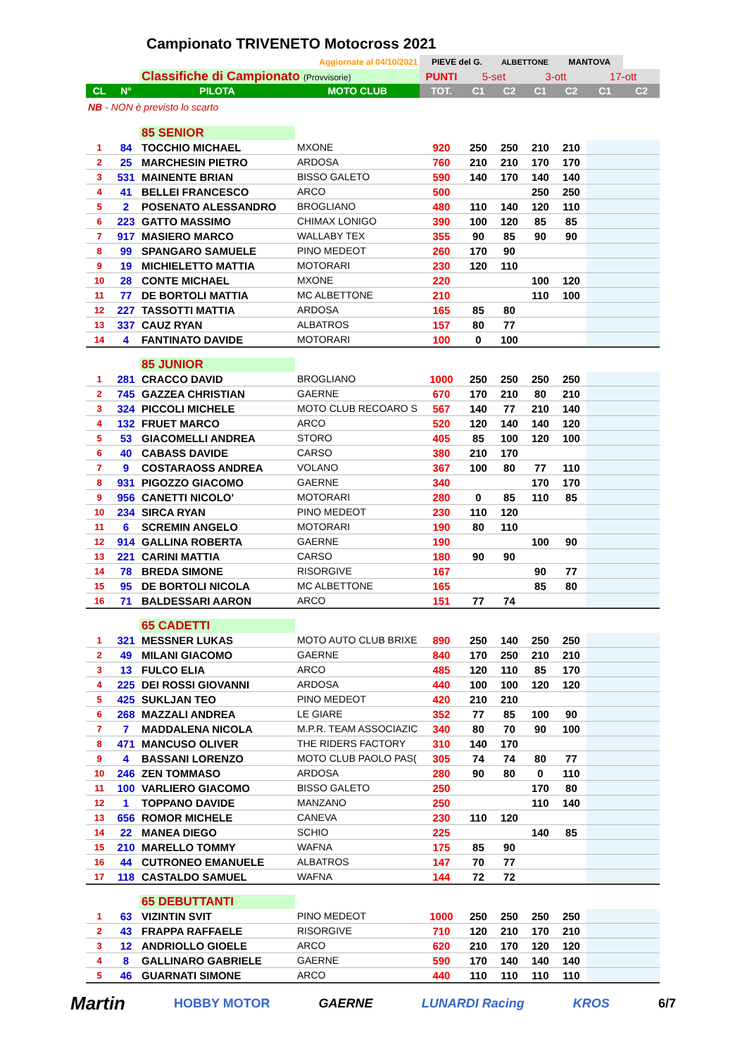Campionato TRIVENETO Motocross 2021
| Aggiornate al 04/10/2021 | | | | PIEVE del G. | | ALBETTONE | | MANTOVA | | |
| | | Classifiche di Campionato (Provvisorie) | | PUNTI | 5-set | | 3-ott | | 17-ott | |
| CL | N° | PILOTA | MOTO CLUB | TOT. | C1 | C2 | C1 | C2 | C1 | C2 |
| NB - NON è previsto lo scarto | | | | | | | | | | |
| | | 85 SENIOR | | | | | | | | |
| 1 | 84 | TOCCHIO MICHAEL | MXONE | 920 | 250 | 250 | 210 | 210 | | |
| 2 | 25 | MARCHESIN PIETRO | ARDOSA | 760 | 210 | 210 | 170 | 170 | | |
| 3 | 531 | MAINENTE BRIAN | BISSO GALETO | 590 | 140 | 170 | 140 | 140 | | |
| 4 | 41 | BELLEI FRANCESCO | ARCO | 500 | | | 250 | 250 | | |
| 5 | 2 | POSENATO ALESSANDRO | BROGLIANO | 480 | 110 | 140 | 120 | 110 | | |
| 6 | 223 | GATTO MASSIMO | CHIMAX LONIGO | 390 | 100 | 120 | 85 | 85 | | |
| 7 | 917 | MASIERO MARCO | WALLABY TEX | 355 | 90 | 85 | 90 | 90 | | |
| 8 | 99 | SPANGARO SAMUELE | PINO MEDEOT | 260 | 170 | 90 | | | | |
| 9 | 19 | MICHIELETTO MATTIA | MOTORARI | 230 | 120 | 110 | | | | |
| 10 | 28 | CONTE MICHAEL | MXONE | 220 | | | 100 | 120 | | |
| 11 | 77 | DE BORTOLI MATTIA | MC ALBETTONE | 210 | | | 110 | 100 | | |
| 12 | 227 | TASSOTTI MATTIA | ARDOSA | 165 | 85 | 80 | | | | |
| 13 | 337 | CAUZ RYAN | ALBATROS | 157 | 80 | 77 | | | | |
| 14 | 4 | FANTINATO DAVIDE | MOTORARI | 100 | 0 | 100 | | | | |
| | | 85 JUNIOR | | | | | | | | |
| 1 | 281 | CRACCO DAVID | BROGLIANO | 1000 | 250 | 250 | 250 | 250 | | |
| 2 | 745 | GAZZEA CHRISTIAN | GAERNE | 670 | 170 | 210 | 80 | 210 | | |
| 3 | 324 | PICCOLI MICHELE | MOTO CLUB RECOARO S | 567 | 140 | 77 | 210 | 140 | | |
| 4 | 132 | FRUET MARCO | ARCO | 520 | 120 | 140 | 140 | 120 | | |
| 5 | 53 | GIACOMELLI ANDREA | STORO | 405 | 85 | 100 | 120 | 100 | | |
| 6 | 40 | CABASS DAVIDE | CARSO | 380 | 210 | 170 | | | | |
| 7 | 9 | COSTARAOSS ANDREA | VOLANO | 367 | 100 | 80 | 77 | 110 | | |
| 8 | 931 | PIGOZZO GIACOMO | GAERNE | 340 | | | 170 | 170 | | |
| 9 | 956 | CANETTI NICOLO' | MOTORARI | 280 | 0 | 85 | 110 | 85 | | |
| 10 | 234 | SIRCA RYAN | PINO MEDEOT | 230 | 110 | 120 | | | | |
| 11 | 6 | SCREMIN ANGELO | MOTORARI | 190 | 80 | 110 | | | | |
| 12 | 914 | GALLINA ROBERTA | GAERNE | 190 | | | 100 | 90 | | |
| 13 | 221 | CARINI MATTIA | CARSO | 180 | 90 | 90 | | | | |
| 14 | 78 | BREDA SIMONE | RISORGIVE | 167 | | | 90 | 77 | | |
| 15 | 95 | DE BORTOLI NICOLA | MC ALBETTONE | 165 | | | 85 | 80 | | |
| 16 | 71 | BALDESSARI AARON | ARCO | 151 | 77 | 74 | | | | |
| | | 65 CADETTI | | | | | | | | |
| 1 | 321 | MESSNER LUKAS | MOTO AUTO CLUB BRIXE | 890 | 250 | 140 | 250 | 250 | | |
| 2 | 49 | MILANI GIACOMO | GAERNE | 840 | 170 | 250 | 210 | 210 | | |
| 3 | 13 | FULCO ELIA | ARCO | 485 | 120 | 110 | 85 | 170 | | |
| 4 | 225 | DEI ROSSI GIOVANNI | ARDOSA | 440 | 100 | 100 | 120 | 120 | | |
| 5 | 425 | SUKLJAN TEO | PINO MEDEOT | 420 | 210 | 210 | | | | |
| 6 | 268 | MAZZALI ANDREA | LE GIARE | 352 | 77 | 85 | 100 | 90 | | |
| 7 | 7 | MADDALENA NICOLA | M.P.R. TEAM ASSOCIAZIC | 340 | 80 | 70 | 90 | 100 | | |
| 8 | 471 | MANCUSO OLIVER | THE RIDERS FACTORY | 310 | 140 | 170 | | | | |
| 9 | 4 | BASSANI LORENZO | MOTO CLUB PAOLO PAS( | 305 | 74 | 74 | 80 | 77 | | |
| 10 | 246 | ZEN TOMMASO | ARDOSA | 280 | 90 | 80 | 0 | 110 | | |
| 11 | 100 | VARLIERO GIACOMO | BISSO GALETO | 250 | | | 170 | 80 | | |
| 12 | 1 | TOPPANO DAVIDE | MANZANO | 250 | | | 110 | 140 | | |
| 13 | 656 | ROMOR MICHELE | CANEVA | 230 | 110 | 120 | | | | |
| 14 | 22 | MANEA DIEGO | SCHIO | 225 | | | 140 | 85 | | |
| 15 | 210 | MARELLO TOMMY | WAFNA | 175 | 85 | 90 | | | | |
| 16 | 44 | CUTRONEO EMANUELE | ALBATROS | 147 | 70 | 77 | | | | |
| 17 | 118 | CASTALDO SAMUEL | WAFNA | 144 | 72 | 72 | | | | |
| | | 65 DEBUTTANTI | | | | | | | | |
| 1 | 63 | VIZINTIN SVIT | PINO MEDEOT | 1000 | 250 | 250 | 250 | 250 | | |
| 2 | 43 | FRAPPA RAFFAELE | RISORGIVE | 710 | 120 | 210 | 170 | 210 | | |
| 3 | 12 | ANDRIOLLO GIOELE | ARCO | 620 | 210 | 170 | 120 | 120 | | |
| 4 | 8 | GALLINARO GABRIELE | GAERNE | 590 | 170 | 140 | 140 | 140 | | |
| 5 | 46 | GUARNATI SIMONE | ARCO | 440 | 110 | 110 | 110 | 110 | | |
Martin HOBBY MOTOR GAERNE LUNARDI Racing KROS 6/7